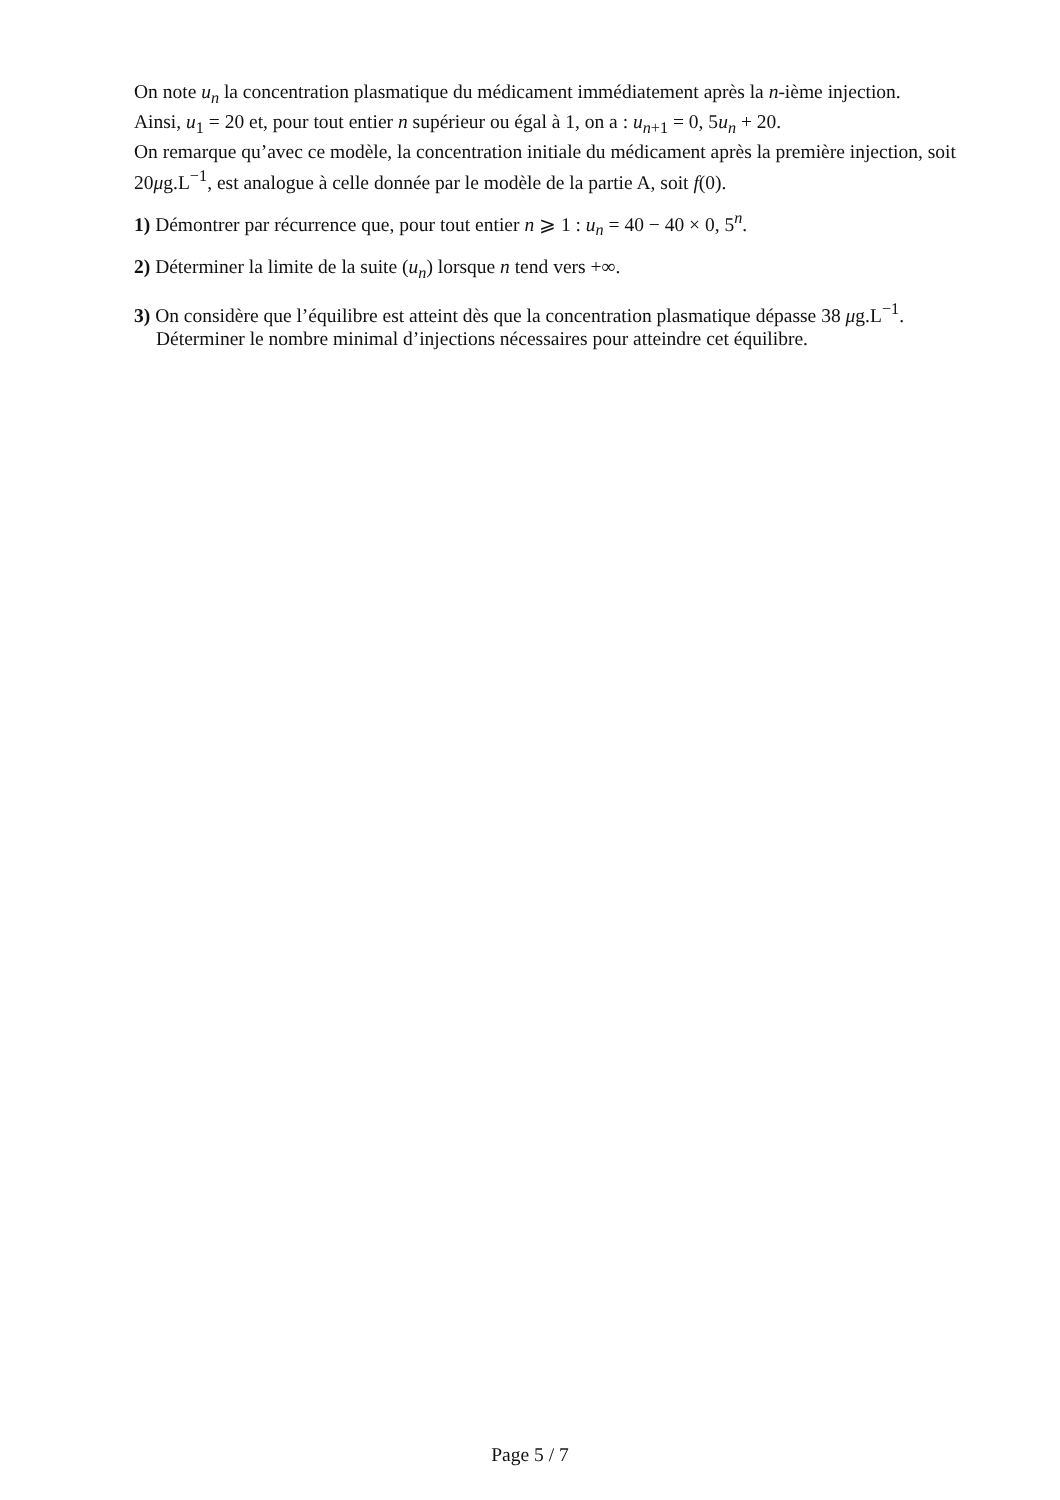On note u<sub>n</sub> la concentration plasmatique du médicament immédiatement après la n-ième injection.
Ainsi, u<sub>1</sub> = 20 et, pour tout entier n supérieur ou égal à 1, on a : u<sub>n+1</sub> = 0, 5u<sub>n</sub> + 20.
On remarque qu’avec ce modèle, la concentration initiale du médicament après la première injection, soit 20μg.L<sup>−1</sup>, est analogue à celle donnée par le modèle de la partie A, soit f(0).
1) Démontrer par récurrence que, pour tout entier n ⩾ 1 : u<sub>n</sub> = 40 − 40 × 0, 5<sup>n</sup>.
2) Déterminer la limite de la suite (u<sub>n</sub>) lorsque n tend vers +∞.
3) On considère que l’équilibre est atteint dès que la concentration plasmatique dépasse 38 μg.L<sup>−1</sup>.
Déterminer le nombre minimal d’injections nécessaires pour atteindre cet équilibre.
Page 5 / 7